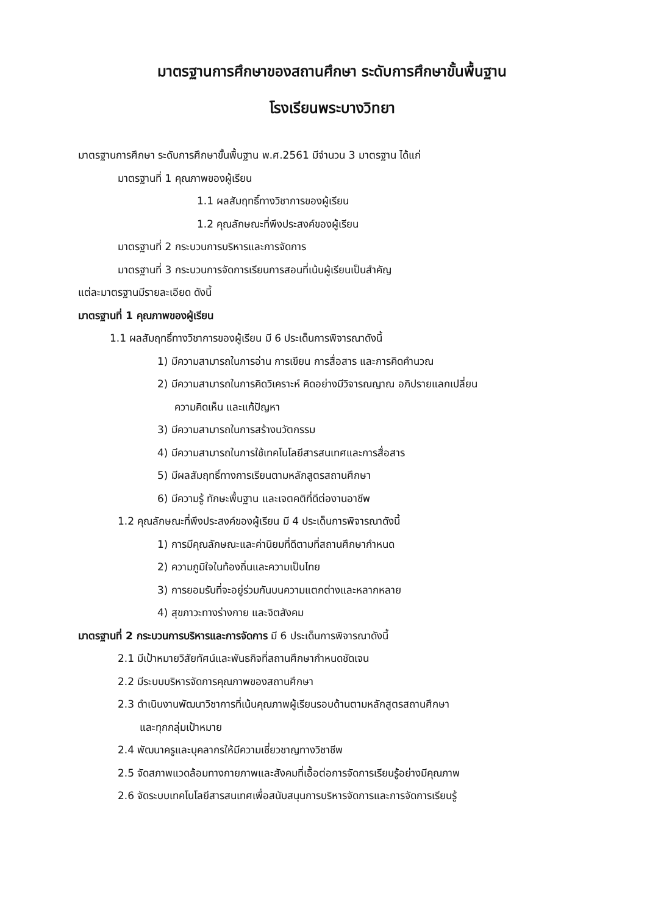มาตรฐานการศึกษาของสถานศึกษา ระดับการศึกษาขั้นพื้นฐาน
โรงเรียนพระบางวิทยา
มาตรฐานการศึกษา ระดับการศึกษาขั้นพื้นฐาน พ.ศ.2561 มีจำนวน 3 มาตรฐาน ได้แก่
มาตรฐานที่ 1 คุณภาพของผู้เรียน
1.1 ผลสัมฤทธิ์ทางวิชาการของผู้เรียน
1.2 คุณลักษณะที่พึงประสงค์ของผู้เรียน
มาตรฐานที่ 2 กระบวนการบริหารและการจัดการ
มาตรฐานที่ 3 กระบวนการจัดการเรียนการสอนที่เน้นผู้เรียนเป็นสำคัญ
แต่ละมาตรฐานมีรายละเอียด ดังนี้
มาตรฐานที่ 1 คุณภาพของผู้เรียน
1.1 ผลสัมฤทธิ์ทางวิชาการของผู้เรียน มี 6 ประเด็นการพิจารณาดังนี้
1) มีความสามารถในการอ่าน การเขียน การสื่อสาร และการคิดคำนวณ
2) มีความสามารถในการคิดวิเคราะห์ คิดอย่างมีวิจารณญาณ อภิปรายแลกเปลี่ยน
ความคิดเห็น และแก้ปัญหา
3) มีความสามารถในการสร้างนวัตกรรม
4) มีความสามารถในการใช้เทคโนโลยีสารสนเทศและการสื่อสาร
5) มีผลสัมฤทธิ์ทางการเรียนตามหลักสูตรสถานศึกษา
6) มีความรู้ ทักษะพื้นฐาน และเจตคติที่ดีต่องานอาชีพ
1.2 คุณลักษณะที่พึงประสงค์ของผู้เรียน มี 4 ประเด็นการพิจารณาดังนี้
1) การมีคุณลักษณะและค่านิยมที่ดีตามที่สถานศึกษากำหนด
2) ความภูมิใจในท้องถิ่นและความเป็นไทย
3) การยอมรับที่จะอยู่ร่วมกันบนความแตกต่างและหลากหลาย
4) สุขภาวะทางร่างกาย และจิตสังคม
มาตรฐานที่ 2 กระบวนการบริหารและการจัดการ มี 6 ประเด็นการพิจารณาดังนี้
2.1 มีเป้าหมายวิสัยทัศน์และพันธกิจที่สถานศึกษากำหนดชัดเจน
2.2 มีระบบบริหารจัดการคุณภาพของสถานศึกษา
2.3 ดำเนินงานพัฒนาวิชาการที่เน้นคุณภาพผู้เรียนรอบด้านตามหลักสูตรสถานศึกษา
และทุกกลุ่มเป้าหมาย
2.4 พัฒนาครูและบุคลากรให้มีความเชี่ยวชาญทางวิชาชีพ
2.5 จัดสภาพแวดล้อมทางกายภาพและสังคมที่เอื้อต่อการจัดการเรียนรู้อย่างมีคุณภาพ
2.6 จัดระบบเทคโนโลยีสารสนเทศเพื่อสนับสนุนการบริหารจัดการและการจัดการเรียนรู้